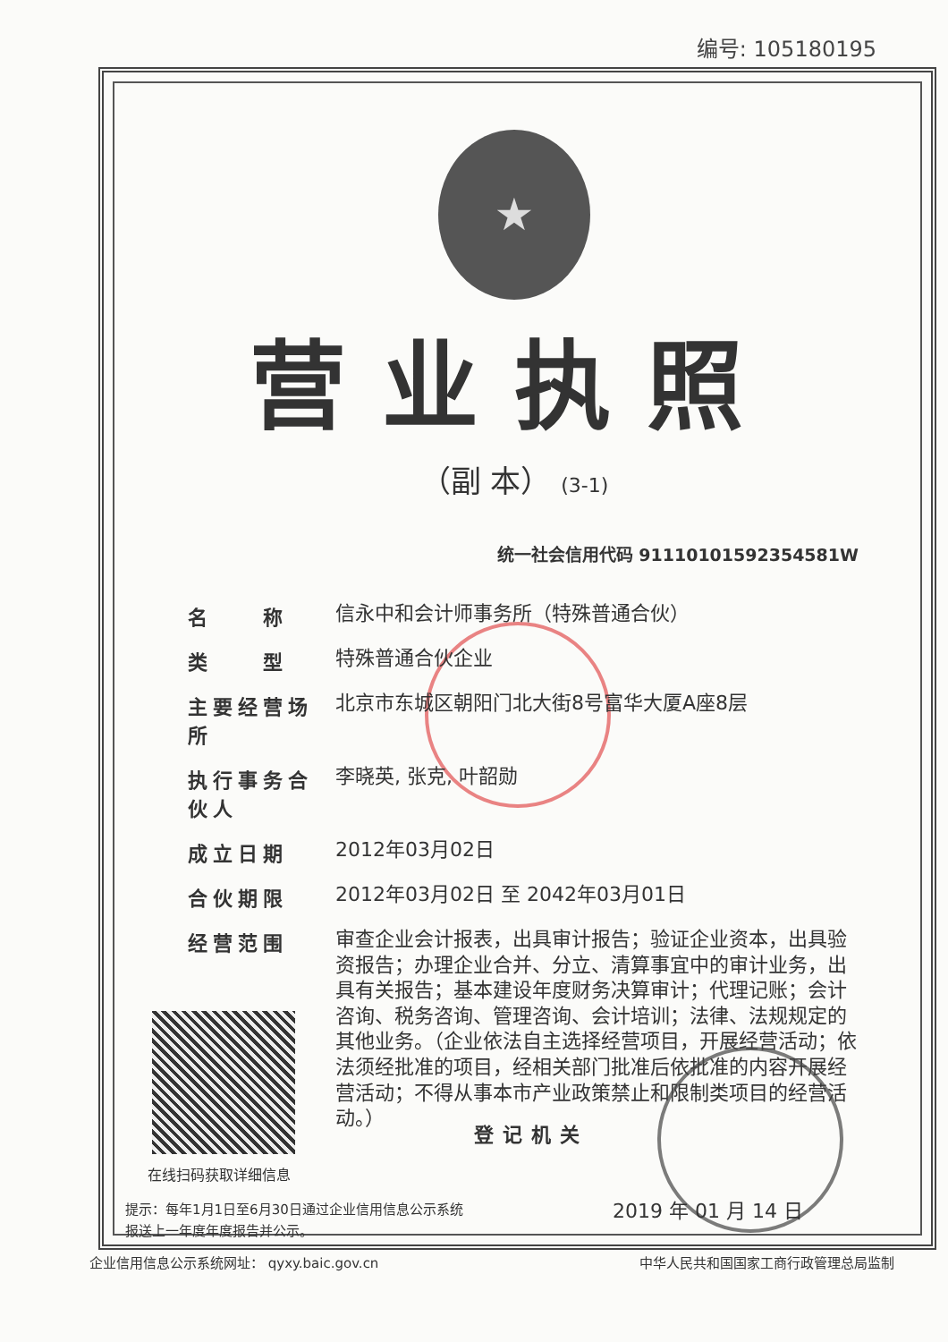编号: 105180195
★
营业执照
（副 本） (3-1)
统一社会信用代码 91110101592354581W
名　　称
信永中和会计师事务所（特殊普通合伙）
类　　型
特殊普通合伙企业
主要经营场所
北京市东城区朝阳门北大街8号富华大厦A座8层
执行事务合伙人
李晓英, 张克, 叶韶勋
成立日期
2012年03月02日
合伙期限
2012年03月02日 至 2042年03月01日
经营范围
审查企业会计报表，出具审计报告；验证企业资本，出具验资报告；办理企业合并、分立、清算事宜中的审计业务，出具有关报告；基本建设年度财务决算审计；代理记账；会计咨询、税务咨询、管理咨询、会计培训；法律、法规规定的其他业务。（企业依法自主选择经营项目，开展经营活动；依法须经批准的项目，经相关部门批准后依批准的内容开展经营活动；不得从事本市产业政策禁止和限制类项目的经营活动。）
在线扫码获取详细信息
登记机关
2019 年 01 月 14 日
提示：每年1月1日至6月30日通过企业信用信息公示系统
报送上一年度年度报告并公示。
企业信用信息公示系统网址： qyxy.baic.gov.cn 中华人民共和国国家工商行政管理总局监制